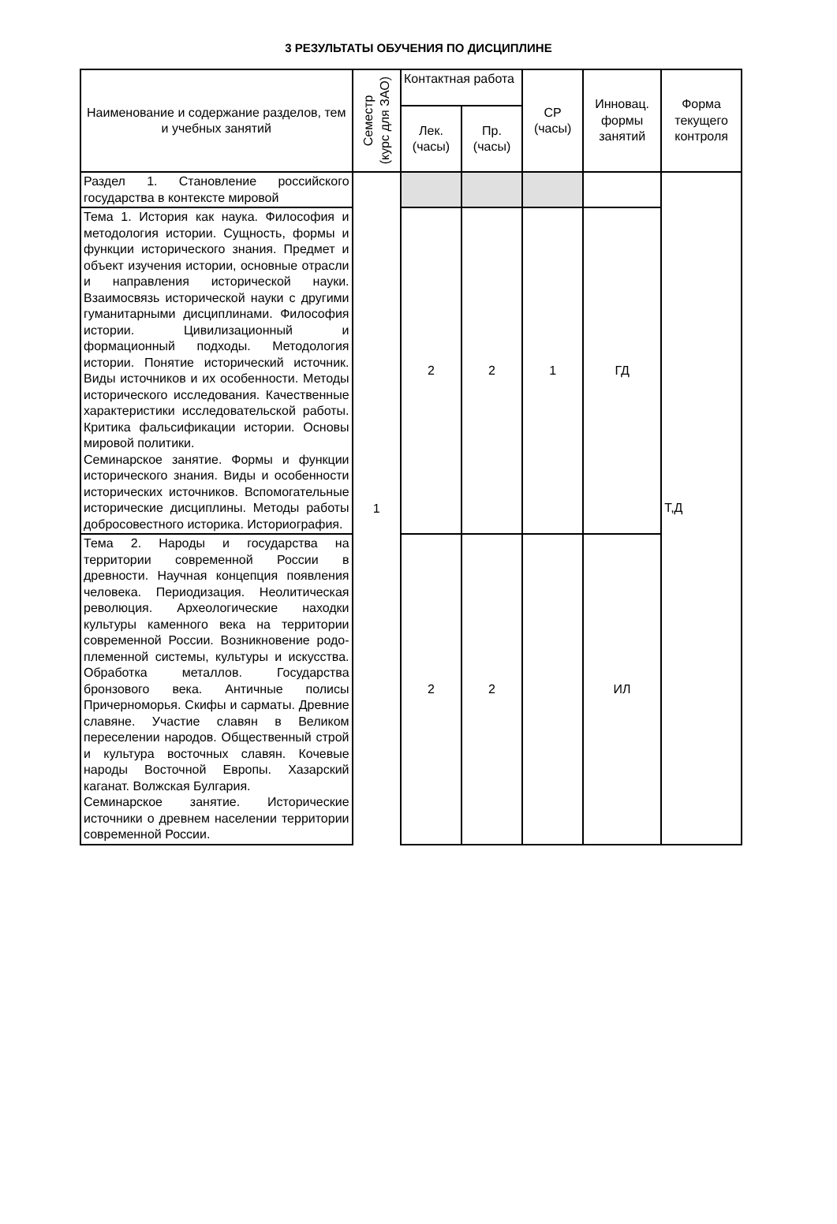3 РЕЗУЛЬТАТЫ ОБУЧЕНИЯ ПО ДИСЦИПЛИНЕ
| Наименование и содержание разделов, тем и учебных занятий | Семестр (курс для ЗАО) | Контактная работа | | СР (часы) | Инновац. формы занятий | Форма текущего контроля |
| --- | --- | --- | --- | --- | --- | --- |
| | | Лек. (часы) | Пр. (часы) | | | |
| Раздел 1. Становление российского государства в контексте мировой | 1 | | | | | Т,Д |
| Тема 1. История как наука. Философия и методология истории. Сущность, формы и функции исторического знания. Предмет и объект изучения истории, основные отрасли и направления исторической науки. Взаимосвязь исторической науки с другими гуманитарными дисциплинами. Философия истории. Цивилизационный и формационный подходы. Методология истории. Понятие исторический источник. Виды источников и их особенности. Методы исторического исследования. Качественные характеристики исследовательской работы. Критика фальсификации истории. Основы мировой политики. Семинарское занятие. Формы и функции исторического знания. Виды и особенности исторических источников. Вспомогательные исторические дисциплины. Методы работы добросовестного историка. Историография. | | 2 | 2 | 1 | ГД | |
| Тема 2. Народы и государства на территории современной России в древности. Научная концепция появления человека. Периодизация. Неолитическая революция. Археологические находки культуры каменного века на территории современной России. Возникновение родо- племенной системы, культуры и искусства. Обработка металлов. Государства бронзового века. Античные полисы Причерноморья. Скифы и сарматы. Древние славяне. Участие славян в Великом переселении народов. Общественный строй и культура восточных славян. Кочевые народы Восточной Европы. Хазарский каганат. Волжская Булгария. Семинарское занятие. Исторические источники о древнем населении территории современной России. | | 2 | 2 | | ИЛ | |